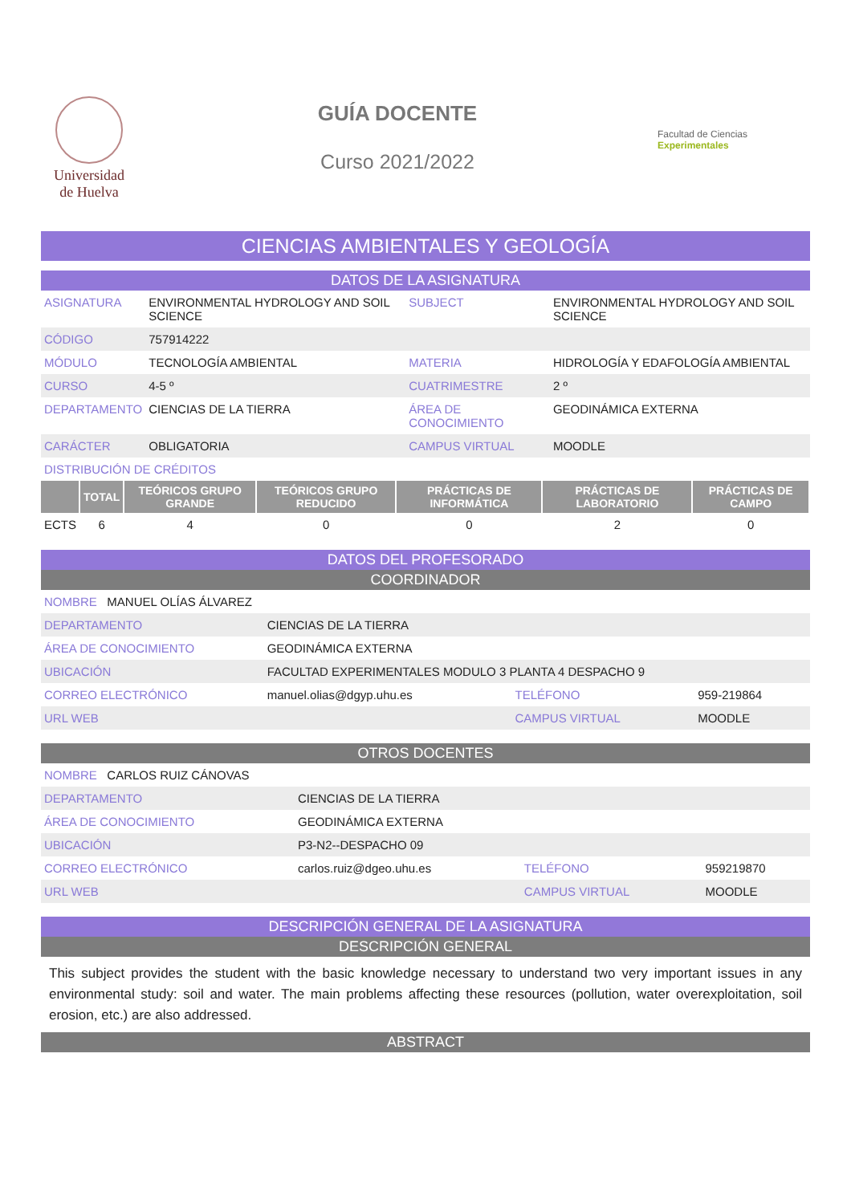Universidad
de Huelva
GUÍA DOCENTE
Curso 2021/2022
Facultad de Ciencias Experimentales
CIENCIAS AMBIENTALES Y GEOLOGÍA
DATOS DE LA ASIGNATURA
| ASIGNATURA | ENVIRONMENTAL HYDROLOGY AND SOIL SCIENCE | SUBJECT | ENVIRONMENTAL HYDROLOGY AND SOIL SCIENCE |
| CÓDIGO | 757914222 | | |
| MÓDULO | TECNOLOGÍA AMBIENTAL | MATERIA | HIDROLOGÍA Y EDAFOLOGÍA AMBIENTAL |
| CURSO | 4-5 º | CUATRIMESTRE | 2 º |
| DEPARTAMENTO | CIENCIAS DE LA TIERRA | ÁREA DE CONOCIMIENTO | GEODINÁMICA EXTERNA |
| CARÁCTER | OBLIGATORIA | CAMPUS VIRTUAL | MOODLE |
| DISTRIBUCIÓN DE CRÉDITOS | | | |
| | TOTAL | TEÓRICOS GRUPO GRANDE | TEÓRICOS GRUPO REDUCIDO | PRÁCTICAS DE INFORMÁTICA | PRÁCTICAS DE LABORATORIO | PRÁCTICAS DE CAMPO |
| --- | --- | --- | --- | --- | --- | --- |
| ECTS | 6 | 4 | 0 | 0 | 2 | 0 |
DATOS DEL PROFESORADO
COORDINADOR
| NOMBRE MANUEL OLÍAS ÁLVAREZ | | | |
| DEPARTAMENTO | CIENCIAS DE LA TIERRA | | |
| ÁREA DE CONOCIMIENTO | GEODINÁMICA EXTERNA | | |
| UBICACIÓN | FACULTAD EXPERIMENTALES MODULO 3 PLANTA 4 DESPACHO 9 | | |
| CORREO ELECTRÓNICO | manuel.olias@dgyp.uhu.es | TELÉFONO | 959-219864 |
| URL WEB | | CAMPUS VIRTUAL | MOODLE |
OTROS DOCENTES
| NOMBRE CARLOS RUIZ CÁNOVAS | | | |
| DEPARTAMENTO | CIENCIAS DE LA TIERRA | | |
| ÁREA DE CONOCIMIENTO | GEODINÁMICA EXTERNA | | |
| UBICACIÓN | P3-N2--DESPACHO 09 | | |
| CORREO ELECTRÓNICO | carlos.ruiz@dgeo.uhu.es | TELÉFONO | 959219870 |
| URL WEB | | CAMPUS VIRTUAL | MOODLE |
DESCRIPCIÓN GENERAL DE LA ASIGNATURA
DESCRIPCIÓN GENERAL
This subject provides the student with the basic knowledge necessary to understand two very important issues in any environmental study: soil and water. The main problems affecting these resources (pollution, water overexploitation, soil erosion, etc.) are also addressed.
ABSTRACT